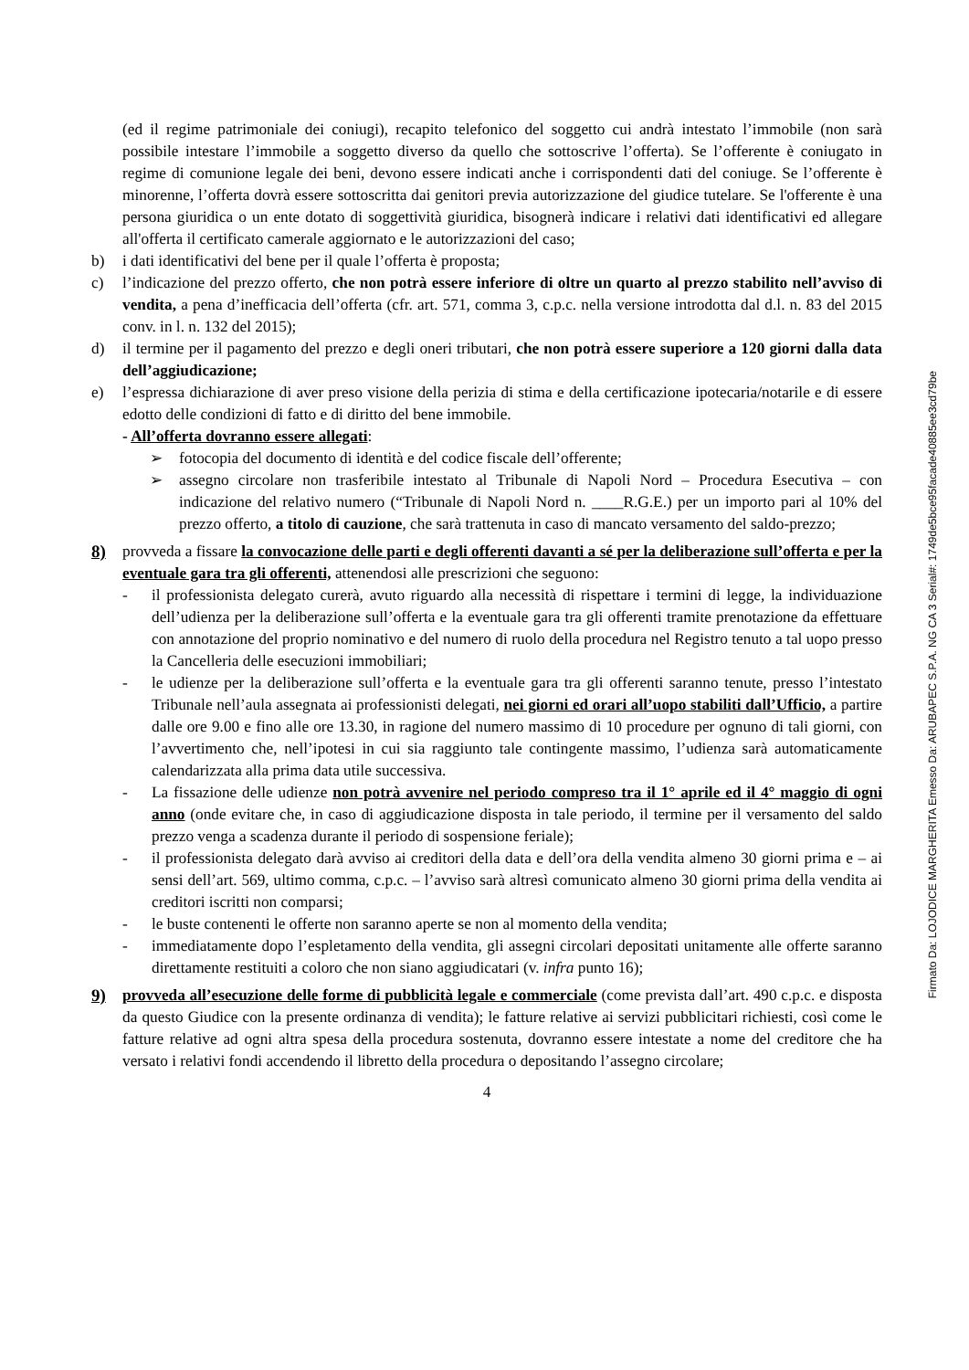(ed il regime patrimoniale dei coniugi), recapito telefonico del soggetto cui andrà intestato l’immobile (non sarà possibile intestare l’immobile a soggetto diverso da quello che sottoscrive l’offerta). Se l’offerente è coniugato in regime di comunione legale dei beni, devono essere indicati anche i corrispondenti dati del coniuge. Se l’offerente è minorenne, l’offerta dovrà essere sottoscritta dai genitori previa autorizzazione del giudice tutelare. Se l'offerente è una persona giuridica o un ente dotato di soggettività giuridica, bisognerà indicare i relativi dati identificativi ed allegare all'offerta il certificato camerale aggiornato e le autorizzazioni del caso;
b) i dati identificativi del bene per il quale l’offerta è proposta;
c) l’indicazione del prezzo offerto, che non potrà essere inferiore di oltre un quarto al prezzo stabilito nell’avviso di vendita, a pena d’inefficacia dell’offerta (cfr. art. 571, comma 3, c.p.c. nella versione introdotta dal d.l. n. 83 del 2015 conv. in l. n. 132 del 2015);
d) il termine per il pagamento del prezzo e degli oneri tributari, che non potrà essere superiore a 120 giorni dalla data dell’aggiudicazione;
e) l’espressa dichiarazione di aver preso visione della perizia di stima e della certificazione ipotecaria/notarile e di essere edotto delle condizioni di fatto e di diritto del bene immobile.
- All’offerta dovranno essere allegati:
➢ fotocopia del documento di identità e del codice fiscale dell’offerente;
➢ assegno circolare non trasferibile intestato al Tribunale di Napoli Nord – Procedura Esecutiva – con indicazione del relativo numero (“Tribunale di Napoli Nord n. ____R.G.E.) per un importo pari al 10% del prezzo offerto, a titolo di cauzione, che sarà trattenuta in caso di mancato versamento del saldo-prezzo;
8) provveda a fissare la convocazione delle parti e degli offerenti davanti a sé per la deliberazione sull’offerta e per la eventuale gara tra gli offerenti, attenendosi alle prescrizioni che seguono:
- il professionista delegato curerà, avuto riguardo alla necessità di rispettare i termini di legge, la individuazione dell’udienza per la deliberazione sull’offerta e la eventuale gara tra gli offerenti tramite prenotazione da effettuare con annotazione del proprio nominativo e del numero di ruolo della procedura nel Registro tenuto a tal uopo presso la Cancelleria delle esecuzioni immobiliari;
- le udienze per la deliberazione sull’offerta e la eventuale gara tra gli offerenti saranno tenute, presso l’intestato Tribunale nell’aula assegnata ai professionisti delegati, nei giorni ed orari all’uopo stabiliti dall’Ufficio, a partire dalle ore 9.00 e fino alle ore 13.30, in ragione del numero massimo di 10 procedure per ognuno di tali giorni, con l’avvertimento che, nell’ipotesi in cui sia raggiunto tale contingente massimo, l’udienza sarà automaticamente calendarizzata alla prima data utile successiva.
- La fissazione delle udienze non potrà avvenire nel periodo compreso tra il 1° aprile ed il 4° maggio di ogni anno (onde evitare che, in caso di aggiudicazione disposta in tale periodo, il termine per il versamento del saldo prezzo venga a scadenza durante il periodo di sospensione feriale);
- il professionista delegato darà avviso ai creditori della data e dell’ora della vendita almeno 30 giorni prima e – ai sensi dell’art. 569, ultimo comma, c.p.c. – l’avviso sarà altresì comunicato almeno 30 giorni prima della vendita ai creditori iscritti non comparsi;
- le buste contenenti le offerte non saranno aperte se non al momento della vendita;
- immediatamente dopo l’espletamento della vendita, gli assegni circolari depositati unitamente alle offerte saranno direttamente restituiti a coloro che non siano aggiudicatari (v. infra punto 16);
9) provveda all’esecuzione delle forme di pubblicità legale e commerciale (come prevista dall’art. 490 c.p.c. e disposta da questo Giudice con la presente ordinanza di vendita); le fatture relative ai servizi pubblicitari richiesti, così come le fatture relative ad ogni altra spesa della procedura sostenuta, dovranno essere intestate a nome del creditore che ha versato i relativi fondi accendendo il libretto della procedura o depositando l’assegno circolare;
4
Firmato Da: LOJODICE MARGHERITA Emesso Da: ARUBAPEC S.P.A. NG CA 3 Serial#: 1749de5bce95facade40885ee3cd79be